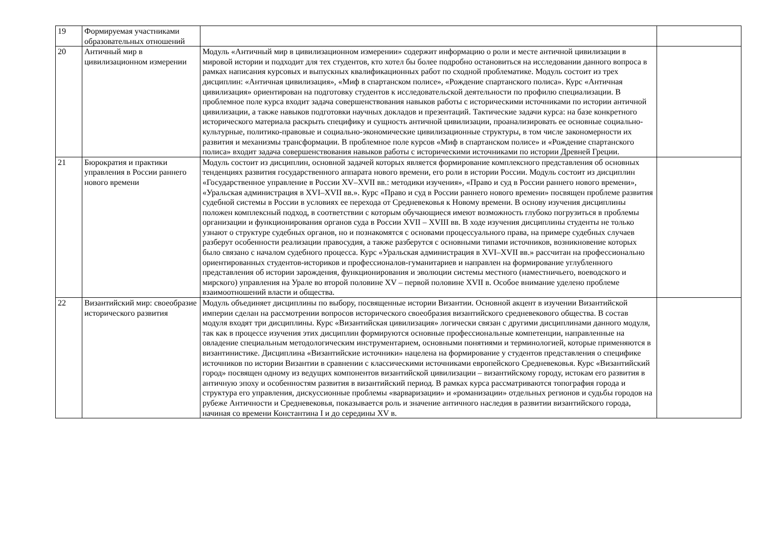| 19 | Формируемая участниками образовательных отношений | | |
| 20 | Античный мир в цивилизационном измерении | Модуль «Античный мир в цивилизационном измерении» содержит информацию о роли и месте античной цивилизации в мировой истории и подходит для тех студентов, кто хотел бы более подробно остановиться на исследовании данного вопроса в рамках написания курсовых и выпускных квалификационных работ по сходной проблематике. Модуль состоит из трех дисциплин: «Античная цивилизация», «Миф в спартанском полисе», «Рождение спартанского полиса». Курс «Античная цивилизация» ориентирован на подготовку студентов к исследовательской деятельности по профилю специализации. В проблемное поле курса входит задача совершенствования навыков работы с историческими источниками по истории античной цивилизации, а также навыков подготовки научных докладов и презентаций. Тактические задачи курса: на базе конкретного исторического материала раскрыть специфику и сущность античной цивилизации, проанализировать ее основные социально-культурные, политико-правовые и социально-экономические цивилизационные структуры, в том числе закономерности их развития и механизмы трансформации. В проблемное поле курсов «Миф в спартанском полисе» и «Рождение спартанского полиса» входит задача совершенствования навыков работы с историческими источниками по истории Древней Греции. | |
| 21 | Бюрократия и практики управления в России раннего нового времени | Модуль состоит из дисциплин, основной задачей которых является формирование комплексного представления об основных тенденциях развития государственного аппарата нового времени, его роли в истории России. Модуль состоит из дисциплин «Государственное управление в России XV–XVII вв.: методики изучения», «Право и суд в России раннего нового времени», «Уральская администрация в XVI–XVII вв.». Курс «Право и суд в России раннего нового времени» посвящен проблеме развития судебной системы в России в условиях ее перехода от Средневековья к Новому времени. В основу изучения дисциплины положен комплексный подход, в соответствии с которым обучающиеся имеют возможность глубоко погрузиться в проблемы организации и функционирования органов суда в России XVII – XVIII вв. В ходе изучения дисциплины студенты не только узнают о структуре судебных органов, но и познакомятся с основами процессуального права, на примере судебных случаев разберут особенности реализации правосудия, а также разберутся с основными типами источников, возникновение которых было связано с началом судебного процесса. Курс «Уральская администрация в XVI–XVII вв.» рассчитан на профессионально ориентированных студентов-историков и профессионалов-гуманитариев и направлен на формирование углубленного представления об истории зарождения, функционирования и эволюции системы местного (наместничьего, воеводского и мирского) управления на Урале во второй половине XV – первой половине XVII в. Особое внимание уделено проблеме взаимоотношений власти и общества. | |
| 22 | Византийский мир: своеобразие исторического развития | Модуль объединяет дисциплины по выбору, посвященные истории Византии. Основной акцент в изучении Византийской империи сделан на рассмотрении вопросов исторического своеобразия византийского средневекового общества. В состав модуля входят три дисциплины. Курс «Византийская цивилизация» логически связан с другими дисциплинами данного модуля, так как в процессе изучения этих дисциплин формируются основные профессиональные компетенции, направленные на овладение специальным методологическим инструментарием, основными понятиями и терминологией, которые применяются в византинистике. Дисциплина «Византийские источники» нацелена на формирование у студентов представления о специфике источников по истории Византии в сравнении с классическими источниками европейского Средневековья. Курс «Византийский город» посвящен одному из ведущих компонентов византийской цивилизации – византийскому городу, истокам его развития в античную эпоху и особенностям развития в византийский период. В рамках курса рассматриваются топография города и структура его управления, дискуссионные проблемы «варваризации» и «романизации» отдельных регионов и судьбы городов на рубеже Античности и Средневековья, показывается роль и значение античного наследия в развитии византийского города, начиная со времени Константина I и до середины XV в. | |